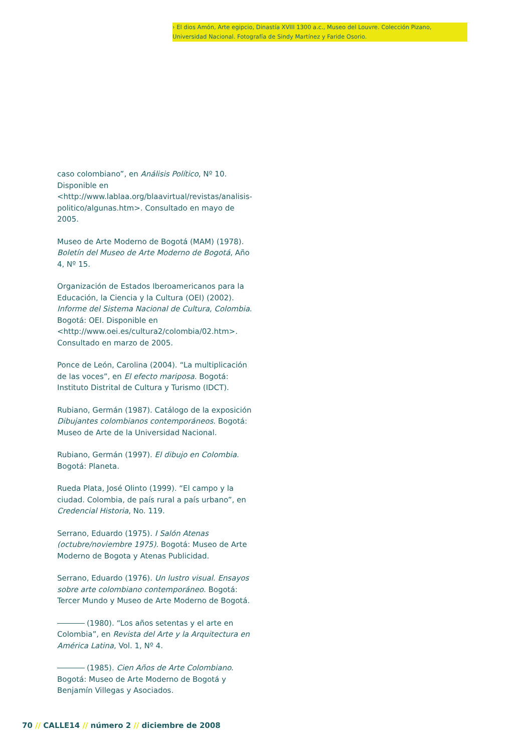› El dios Amón, Arte egipcio, Dinastía XVIII 1300 a.c., Museo del Louvre. Colección Pizano, Universidad Nacional. Fotografía de Sindy Martínez y Faride Osorio.
caso colombiano”, en Análisis Político, Nº 10. Disponible en <http://www.lablaa.org/blaavirtual/revistas/analisis-politico/algunas.htm>. Consultado en mayo de 2005.
Museo de Arte Moderno de Bogotá (MAM) (1978). Boletín del Museo de Arte Moderno de Bogotá, Año 4, Nº 15.
Organización de Estados Iberoamericanos para la Educación, la Ciencia y la Cultura (OEI) (2002). Informe del Sistema Nacional de Cultura, Colombia. Bogotá: OEI. Disponible en <http://www.oei.es/cultura2/colombia/02.htm>. Consultado en marzo de 2005.
Ponce de León, Carolina (2004). “La multiplicación de las voces”, en El efecto mariposa. Bogotá: Instituto Distrital de Cultura y Turismo (IDCT).
Rubiano, Germán (1987). Catálogo de la exposición Dibujantes colombianos contemporáneos. Bogotá: Museo de Arte de la Universidad Nacional.
Rubiano, Germán (1997). El dibujo en Colombia. Bogotá: Planeta.
Rueda Plata, José Olinto (1999). “El campo y la ciudad. Colombia, de país rural a país urbano”, en Credencial Historia, No. 119.
Serrano, Eduardo (1975). I Salón Atenas (octubre/noviembre 1975). Bogotá: Museo de Arte Moderno de Bogota y Atenas Publicidad.
Serrano, Eduardo (1976). Un lustro visual. Ensayos sobre arte colombiano contemporáneo. Bogotá: Tercer Mundo y Museo de Arte Moderno de Bogotá.
(1980). “Los años setentas y el arte en Colombia”, en Revista del Arte y la Arquitectura en América Latina, Vol. 1, Nº 4.
(1985). Cien Años de Arte Colombiano. Bogotá: Museo de Arte Moderno de Bogotá y Benjamín Villegas y Asociados.
70 // CALLE14 // número 2 // diciembre de 2008